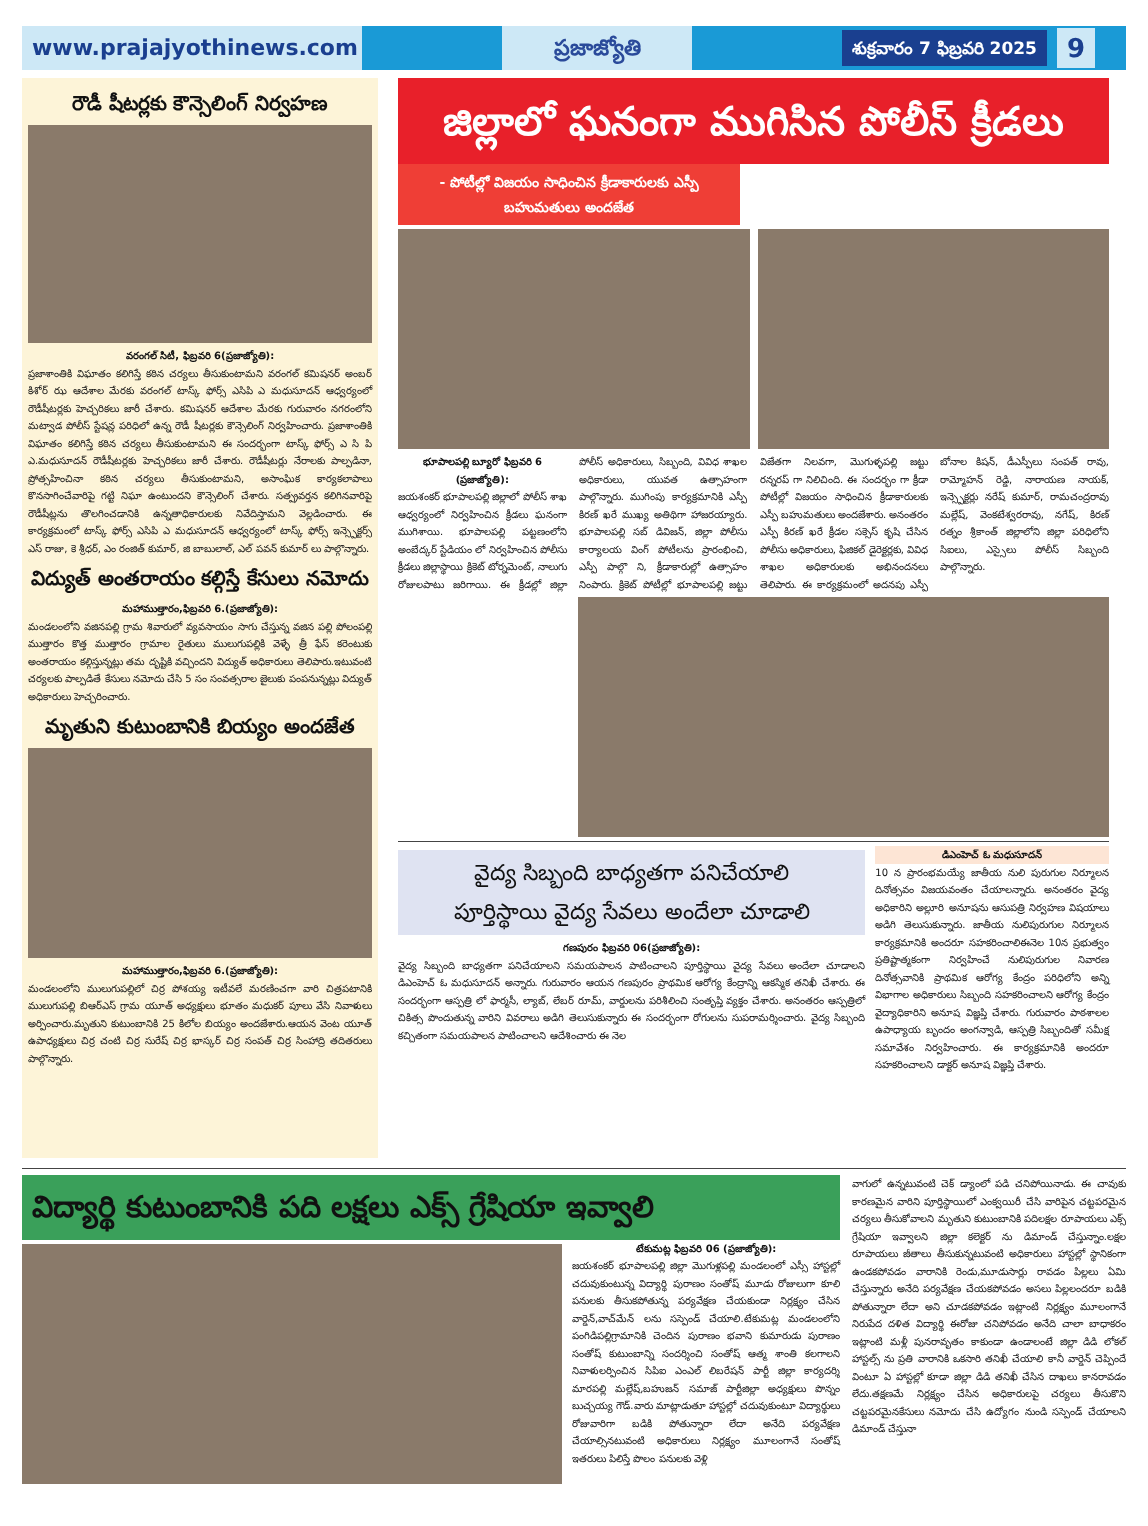www.prajajyothinews.com ప్రజాజ్యోతి
శుక్రవారం 7 ఫిబ్రవరి 2025
9
రౌడీ షీటర్లకు కౌన్సెలింగ్ నిర్వహణ
వరంగల్ సిటీ, ఫిబ్రవరి 6(ప్రజాజ్యోతి):
ప్రజాశాంతికి విఘాతం కలిగిస్తే కఠిన చర్యలు తీసుకుంటామని వరంగల్ కమిషనర్ అంబర్ కిశోర్ ఝ ఆదేశాల మేరకు వరంగల్ టాస్క్ ఫోర్స్ ఎసిపి ఎ మధుసూదన్ ఆధ్వర్యంలో రౌడీషీటర్లకు హెచ్చరికలు జారీ చేశారు. కమిషనర్ ఆదేశాల మేరకు గురువారం నగరంలోని మట్వాడ పోలీస్ స్టేషన్ల పరిధిలో ఉన్న రౌడీ షీటర్లకు కౌన్సెలింగ్ నిర్వహించారు. ప్రజాశాంతికి విఘాతం కలిగిస్తే కఠిన చర్యలు తీసుకుంటామని ఈ సందర్భంగా టాస్క్ ఫోర్స్ ఎ సి పి ఎ.మధుసూదన్ రౌడీషీటర్లకు హెచ్చరికలు జారీ చేశారు. రౌడీషీటర్లు నేరాలకు పాల్పడినా, ప్రోత్సహించినా కఠిన చర్యలు తీసుకుంటామని, అసాంఘిక కార్యకలాపాలు కొనసాగించేవారిపై గట్టి నిఘా ఉంటుందని కౌన్సెలింగ్ చేశారు. సత్ప్రవర్తన కలిగినవారిపై రౌడీషీట్లను తొలగించడానికి ఉన్నతాధికారులకు నివేదిస్తామని వెల్లడించారు. ఈ కార్యక్రమంలో టాస్క్ ఫోర్స్ ఎసిపి ఎ మధుసూదన్ ఆధ్వర్యంలో టాస్క్ ఫోర్స్ ఇన్స్పెక్టర్స్ ఎస్ రాజు, కె శ్రీధర్, ఎం రంజిత్ కుమార్, జి బాబులాల్, ఎల్ పవన్ కుమార్ లు పాల్గొన్నారు.
విద్యుత్ అంతరాయం కల్గిస్తే కేసులు నమోదు
మహాముత్తారం,ఫిబ్రవరి 6.(ప్రజాజ్యోతి):
మండలంలోని వజినపల్లి గ్రామ శివారులో వ్యవసాయం సాగు చేస్తున్న వజిన పల్లి పోలంపల్లి ముత్తారం కొత్త ముత్తారం గ్రామాల రైతులు ములుగుపల్లికి వెళ్ళే త్రీ ఫేస్ కరెంటుకు అంతరాయం కల్గిస్తున్నట్లు తమ దృష్టికి వచ్చిందని విద్యుత్ అధికారులు తెలిపారు.ఇటువంటి చర్యలకు పాల్పడితే కేసులు నమోదు చేసి 5 సం సంవత్సరాల జైలుకు పంపనున్నట్లు విద్యుత్ అధికారులు హెచ్చరించారు.
మృతుని కుటుంబానికి బియ్యం అందజేత
మహాముత్తారం,ఫిబ్రవరి 6.(ప్రజాజ్యోతి):
మండలంలోని ములుగుపల్లిలో చిర్ర పోశయ్య ఇటీవలే మరణించగా వారి చిత్రపటానికి ములుగుపల్లి బిఆర్ఎస్ గ్రామ యూత్ అధ్యక్షులు భూతం మధుకర్ పూలు వేసి నివాళులు అర్పించారు.మృతుని కుటుంబానికి 25 కిలోల బియ్యం అందజేశారు.ఆయన వెంట యూత్ ఉపాధ్యక్షులు చిర్ర చంటి చిర్ర సురేష్ చిర్ర భాస్కర్ చిర్ర సంపత్ చిర్ర సింహాద్రి తదితరులు పాల్గొన్నారు.
జిల్లాలో ఘనంగా ముగిసిన పోలీస్ క్రీడలు
- పోటీల్లో విజయం సాధించిన క్రీడాకారులకు ఎస్పీ బహుమతులు అందజేత
భూపాలపల్లి బ్యూరో ఫిబ్రవరి 6 (ప్రజాజ్యోతి):
జయశంకర్ భూపాలపల్లి జిల్లాలో పోలీస్ శాఖ ఆధ్వర్యంలో నిర్వహించిన క్రీడలు ఘనంగా ముగిశాయి. భూపాలపల్లి పట్టణంలోని అంబేద్కర్ స్టేడియం లో నిర్వహించిన పోలీసు క్రీడలు జిల్లాస్థాయి క్రికెట్ టోర్నమెంట్, నాలుగు రోజులపాటు జరిగాయి. ఈ క్రీడల్లో జిల్లా పోలీస్ అధికారులు, సిబ్బంది, వివిధ శాఖల అధికారులు, యువత ఉత్సాహంగా పాల్గొన్నారు. ముగింపు కార్యక్రమానికి ఎస్పీ కిరణ్ ఖరే ముఖ్య అతిథిగా హాజరయ్యారు. భూపాలపల్లి సబ్ డివిజన్, జిల్లా పోలీసు కార్యాలయ వింగ్ పోటీలను ప్రారంభించి, ఎస్పీ పాల్గొ ని, క్రీడాకారుల్లో ఉత్సాహం నింపారు. క్రికెట్ పోటీల్లో భూపాలపల్లి జట్టు విజేతగా నిలవగా, మొగుళ్ళపల్లి జట్టు రన్నరప్ గా నిలిచింది. ఈ సందర్భం గా క్రీడా పోటీల్లో విజయం సాధించిన క్రీడాకారులకు ఎస్పీ బహుమతులు అందజేశారు. అనంతరం ఎస్పీ కిరణ్ ఖరే క్రీడల సక్సెస్ కృషి చేసిన పోలీసు అధికారులు, ఫిజికల్ డైరెక్టర్లకు, వివిధ శాఖల అధికారులకు అభినందనలు తెలిపారు. ఈ కార్యక్రమంలో అదనపు ఎస్పీ బోనాల కిషన్, డీఎస్పీలు సంపత్ రావు, రామ్మోహన్ రెడ్డి, నారాయణ నాయక్, ఇన్స్పెక్టర్లు నరేష్ కుమార్, రామచంద్రరావు మల్లేష్, వెంకటేశ్వరరావు, నగేష్, కిరణ్ రత్నం శ్రీకాంత్ జిల్లాలోని జిల్లా పరిధిలోని సిఐలు, ఎస్సైలు పోలీస్ సిబ్బంది పాల్గొన్నారు.
వైద్య సిబ్బంది బాధ్యతగా పనిచేయాలి
పూర్తిస్థాయి వైద్య సేవలు అందేలా చూడాలి
గణపురం ఫిబ్రవరి 06(ప్రజాజ్యోతి):
వైద్య సిబ్బంది బాధ్యతగా పనిచేయాలని సమయపాలన పాటించాలని పూర్తిస్థాయి వైద్య సేవలు అందేలా చూడాలని డిఎంహెచ్ ఓ మధుసూదన్ అన్నారు. గురువారం ఆయన గణపురం ప్రాథమిక ఆరోగ్య కేంద్రాన్ని ఆకస్మిక తనిఖీ చేశారు. ఈ సందర్భంగా ఆస్పత్రి లో ఫార్మసీ, ల్యాబ్, లేబర్ రూమ్, వార్డులను పరిశీలించి సంతృప్తి వ్యక్తం చేశారు. అనంతరం ఆస్పత్రిలో చికిత్స పొందుతున్న వారిని వివరాలు అడిగి తెలుసుకున్నారు ఈ సందర్భంగా రోగులను సుపరామర్శించారు. వైద్య సిబ్బంది కచ్చితంగా సమయపాలన పాటించాలని ఆదేశించారు ఈ నెల
డిఎంహెచ్ ఓ మధుసూదన్
10 న ప్రారంభమయ్యే జాతీయ నులి పురుగుల నిర్మూలన దినోత్సవం విజయవంతం చేయాలన్నారు. అనంతరం వైద్య అధికారిని అల్లూరి అనూషను ఆసుపత్రి నిర్వహణ విషయాలు అడిగి తెలుసుకున్నారు. జాతీయ నులిపురుగుల నిర్మూలన కార్యక్రమానికి అందరూ సహకరించాలిఈనెల 10న ప్రభుత్వం ప్రతిష్టాత్మకంగా నిర్వహించే నులిపురుగుల నివారణ దినోత్సవానికి ప్రాథమిక ఆరోగ్య కేంద్రం పరిధిలోని అన్ని విభాగాల అధికారులు సిబ్బంది సహకరించాలని ఆరోగ్య కేంద్రం వైద్యాధికారిని అనూష విజ్ఞప్తి చేశారు. గురువారం పాఠశాలల ఉపాధ్యాయ బృందం అంగన్వాడి, ఆస్పత్రి సిబ్బందితో సమీక్ష సమావేశం నిర్వహించారు. ఈ కార్యక్రమానికి అందరూ సహకరించాలని డాక్టర్ అనూష విజ్ఞప్తి చేశారు.
విద్యార్థి కుటుంబానికి పది లక్షలు ఎక్స్ గ్రేషియా ఇవ్వాలి
టేకుమట్ల ఫిబ్రవరి 06 (ప్రజాజ్యోతి):
జయశంకర్ భూపాలపల్లి జిల్లా మొగుళ్లపల్లి మండలంలో ఎస్సీ హాస్టల్లో చదువుకుంటున్న విద్యార్థి పురాణం సంతోష్ మూడు రోజులుగా కూలి పనులకు తీసుకపోతున్న పర్యవేక్షణ చేయకుండా నిర్లక్ష్యం చేసిన వార్డెన్,వాచ్‌మేన్ లను సస్పెండ్ చేయాలి.టేకుమట్ల మండలంలోని పంగిడిపల్లిగ్రామానికి చెందిన పురాణం భవాని కుమారుడు పురాణం సంతోష్ కుటుంబాన్ని సందర్శించి సంతోష్ ఆత్మ శాంతి కలగాలని నివాళులర్పించిన సిపిఐ ఎంఎల్ లిబరేషన్ పార్టీ జిల్లా కార్యదర్శి మారపల్లి మల్లేష్,బహుజన్ సమాజ్ పార్టీజిల్లా అధ్యక్షులు పొన్నం బుచ్చయ్య గౌడ్.వారు మాట్లాడుతూ హాస్టల్లో చదువుకుంటూ విద్యార్థులు రోజువారిగా బడికి పోతున్నారా లేదా అనేది పర్యవేక్షణ చేయాల్సినటువంటి అధికారులు నిర్లక్ష్యం మూలంగానే సంతోష్ ఇతరులు పిలిస్తే పొలం పనులకు వెళ్లి
వాగులో ఉన్నటువంటి చెక్ డ్యాంలో పడి చనిపోయినాడు. ఈ చావుకు కారణమైన వారిని పూర్తిస్థాయిలో ఎంక్వయిరీ చేసి వారిపైన చట్టపరమైన చర్యలు తీసుకోవాలని మృతుని కుటుంబానికి పదిలక్షల రూపాయలు ఎక్స్ గ్రేషియా ఇవ్వాలని జిల్లా కలెక్టర్ ను డిమాండ్ చేస్తున్నాం.లక్షల రూపాయలు జీతాలు తీసుకున్నటువంటి అధికారులు హాస్టల్లో స్థానికంగా ఉండకపోవడం వారానికి రెండు,మూడుసార్లు రావడం పిల్లలు ఏమి చేస్తున్నారు అనేది పర్యవేక్షణ చేయకపోవడం అసలు పిల్లలందరూ బడికి పోతున్నారా లేదా అని చూడకపోవడం ఇట్లాంటి నిర్లక్ష్యం మూలంగానే నిరుపేద దళిత విద్యార్థి ఈరోజు చనిపోవడం అనేది చాలా బాధాకరం ఇట్లాంటి మళ్లీ పునరావృతం కాకుండా ఉండాలంటే జిల్లా డిడి లోకల్ హాస్టల్స్ ను ప్రతి వారానికి ఒకసారి తనిఖీ చేయాలి కానీ వార్డెన్ చెప్పిందే వింటూ ఏ హాస్టల్లో కూడా జిల్లా డిడి తనిఖీ చేసిన దాఖలు కానరావడం లేదు.తక్షణమే నిర్లక్ష్యం చేసిన అధికారులపై చర్యలు తీసుకొని చట్టపరమైనకేసులు నమోదు చేసి ఉద్యోగం నుండి సస్పెండ్ చేయాలని డిమాండ్ చేస్తునా